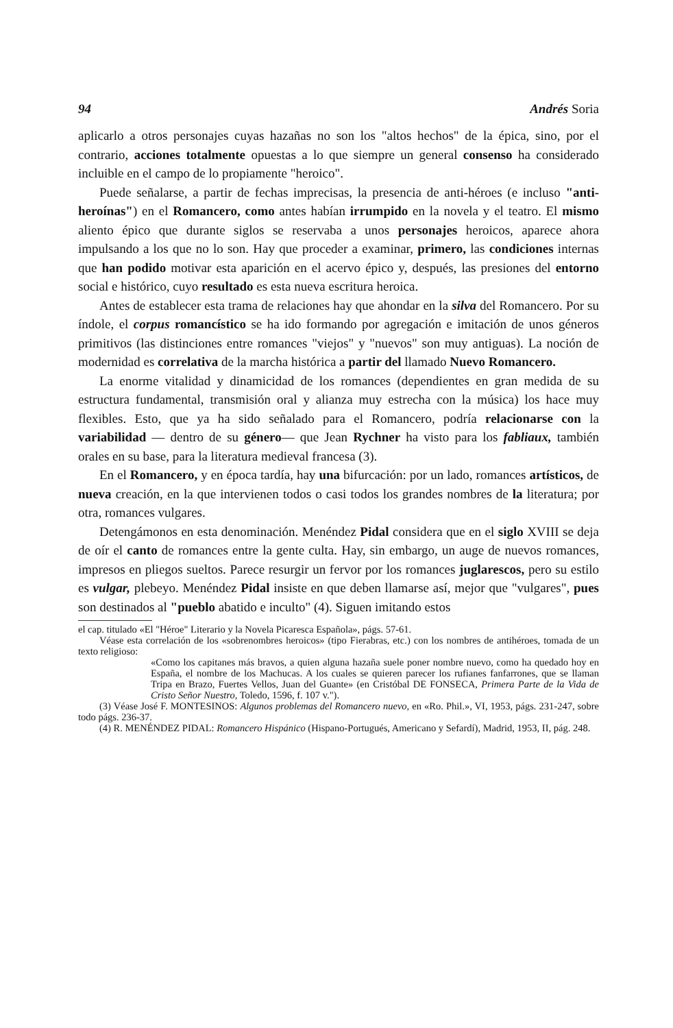94 Andrés Soria
aplicarlo a otros personajes cuyas hazañas no son los "altos hechos" de la épica, sino, por el contrario, acciones totalmente opuestas a lo que siempre un general consenso ha considerado incluible en el campo de lo propiamente "heroico".
Puede señalarse, a partir de fechas imprecisas, la presencia de anti-héroes (e incluso "anti-heroínas") en el Romancero, como antes habían irrumpido en la novela y el teatro. El mismo aliento épico que durante siglos se reservaba a unos personajes heroicos, aparece ahora impulsando a los que no lo son. Hay que proceder a examinar, primero, las condiciones internas que han podido motivar esta aparición en el acervo épico y, después, las presiones del entorno social e histórico, cuyo resultado es esta nueva escritura heroica.
Antes de establecer esta trama de relaciones hay que ahondar en la silva del Romancero. Por su índole, el corpus romancístico se ha ido formando por agregación e imitación de unos géneros primitivos (las distinciones entre romances "viejos" y "nuevos" son muy antiguas). La noción de modernidad es correlativa de la marcha histórica a partir del llamado Nuevo Romancero.
La enorme vitalidad y dinamicidad de los romances (dependientes en gran medida de su estructura fundamental, transmisión oral y alianza muy estrecha con la música) los hace muy flexibles. Esto, que ya ha sido señalado para el Romancero, podría relacionarse con la variabilidad — dentro de su género— que Jean Rychner ha visto para los fabliaux, también orales en su base, para la literatura medieval francesa (3).
En el Romancero, y en época tardía, hay una bifurcación: por un lado, romances artísticos, de nueva creación, en la que intervienen todos o casi todos los grandes nombres de la literatura; por otra, romances vulgares.
Detengámonos en esta denominación. Menéndez Pidal considera que en el siglo XVIII se deja de oír el canto de romances entre la gente culta. Hay, sin embargo, un auge de nuevos romances, impresos en pliegos sueltos. Parece resurgir un fervor por los romances juglarescos, pero su estilo es vulgar, plebeyo. Menéndez Pidal insiste en que deben llamarse así, mejor que "vulgares", pues son destinados al "pueblo abatido e inculto" (4). Siguen imitando estos
el cap. titulado «El "Héroe" Literario y la Novela Picaresca Española», págs. 57-61.
Véase esta correlación de los «sobrenombres heroicos» (tipo Fierabras, etc.) con los nombres de antihéroes, tomada de un texto religioso:
«Como los capitanes más bravos, a quien alguna hazaña suele poner nombre nuevo, como ha quedado hoy en España, el nombre de los Machucas. A los cuales se quieren parecer los rufianes fanfarrones, que se llaman Tripa en Brazo, Fuertes Vellos, Juan del Guante» (en Cristóbal DE FONSECA, Primera Parte de la Vida de Cristo Señor Nuestro, Toledo, 1596, f. 107 v.").
(3) Véase José F. MONTESINOS: Algunos problemas del Romancero nuevo, en «Ro. Phil.», VI, 1953, págs. 231-247, sobre todo págs. 236-37.
(4) R. MENÉNDEZ PIDAL: Romancero Hispánico (Hispano-Portugués, Americano y Sefardí), Madrid, 1953, II, pág. 248.